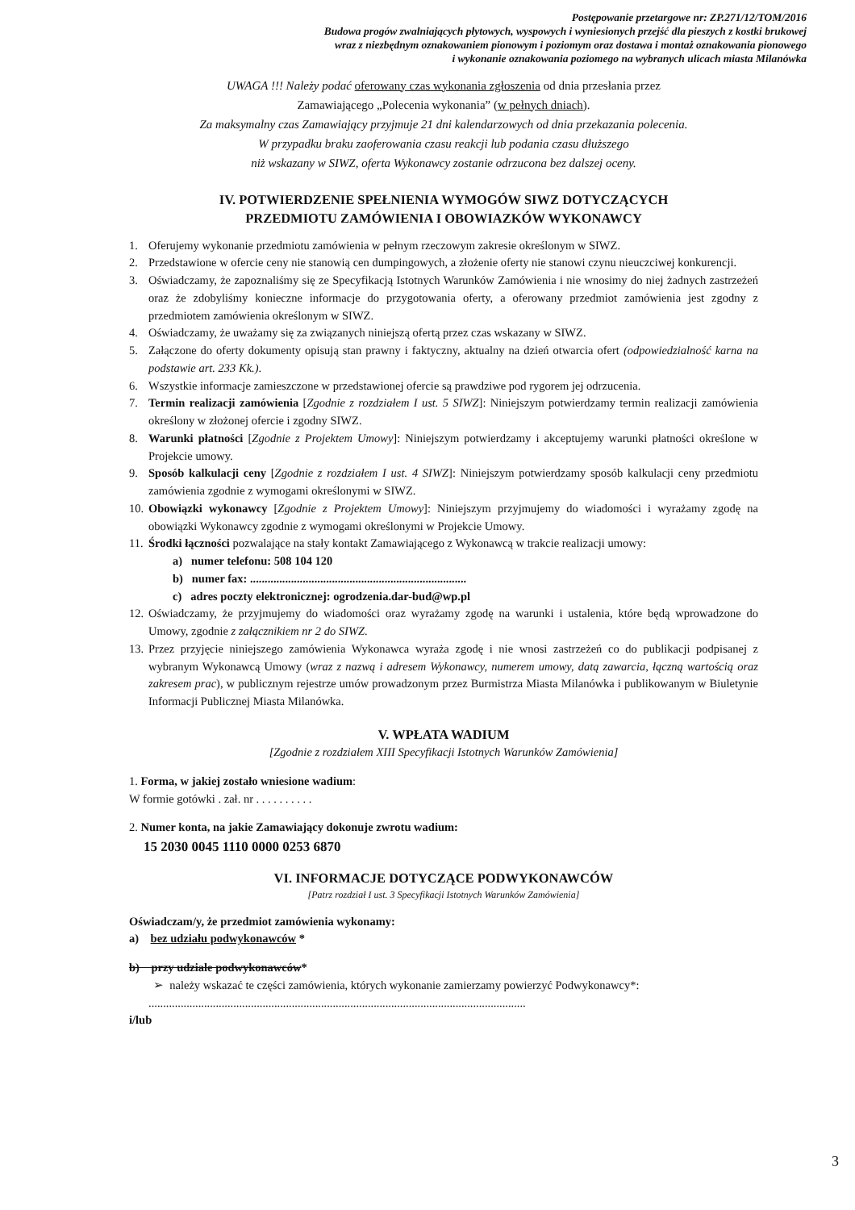Postępowanie przetargowe nr: ZP.271/12/TOM/2016
Budowa progów zwalniających płytowych, wyspowych i wyniesionych przejść dla pieszych z kostki brukowej
wraz z niezbędnym oznakowaniem pionowym i poziomym oraz dostawa i montaż oznakowania pionowego
i wykonanie oznakowania poziomego na wybranych ulicach miasta Milanówka
UWAGA !!! Należy podać oferowany czas wykonania zgłoszenia od dnia przesłania przez
Zamawiającego „Polecenia wykonania” (w pełnych dniach).
Za maksymalny czas Zamawiający przyjmuje 21 dni kalendarzowych od dnia przekazania polecenia.
W przypadku braku zaoferowania czasu reakcji lub podania czasu dłuższego
niż wskazany w SIWZ, oferta Wykonawcy zostanie odrzucona bez dalszej oceny.
IV. POTWIERDZENIE SPEŁNIENIA WYMOGÓW SIWZ DOTYCZĄCYCH
PRZEDMIOTU ZAMÓWIENIA I OBOWIAZKÓW WYKONAWCY
1. Oferujemy wykonanie przedmiotu zamówienia w pełnym rzeczowym zakresie określonym w SIWZ.
2. Przedstawione w ofercie ceny nie stanowią cen dumpingowych, a złożenie oferty nie stanowi czynu nieuczciwej konkurencji.
3. Oświadczamy, że zapoznaliśmy się ze Specyfikacją Istotnych Warunków Zamówienia i nie wnosimy do niej żadnych zastrzeżeń oraz że zdobyliśmy konieczne informacje do przygotowania oferty, a oferowany przedmiot zamówienia jest zgodny z przedmiotem zamówienia określonym w SIWZ.
4. Oświadczamy, że uważamy się za związanych niniejszą ofertą przez czas wskazany w SIWZ.
5. Załączone do oferty dokumenty opisują stan prawny i faktyczny, aktualny na dzień otwarcia ofert (odpowiedzialność karna na podstawie art. 233 Kk.).
6. Wszystkie informacje zamieszczone w przedstawionej ofercie są prawdziwe pod rygorem jej odrzucenia.
7. Termin realizacji zamówienia [Zgodnie z rozdziałem I ust. 5 SIWZ]: Niniejszym potwierdzamy termin realizacji zamówienia określony w złożonej ofercie i zgodny SIWZ.
8. Warunki płatności [Zgodnie z Projektem Umowy]: Niniejszym potwierdzamy i akceptujemy warunki płatności określone w Projekcie umowy.
9. Sposób kalkulacji ceny [Zgodnie z rozdziałem I ust. 4 SIWZ]: Niniejszym potwierdzamy sposób kalkulacji ceny przedmiotu zamówienia zgodnie z wymogami określonymi w SIWZ.
10. Obowiązki wykonawcy [Zgodnie z Projektem Umowy]: Niniejszym przyjmujemy do wiadomości i wyrażamy zgodę na obowiązki Wykonawcy zgodnie z wymogami określonymi w Projekcie Umowy.
11. Środki łączności pozwalające na stały kontakt Zamawiającego z Wykonawcą w trakcie realizacji umowy:
a) numer telefonu: 508 104 120
b) numer fax: ..........................................................................
c) adres poczty elektronicznej: ogrodzenia.dar-bud@wp.pl
12. Oświadczamy, że przyjmujemy do wiadomości oraz wyrażamy zgodę na warunki i ustalenia, które będą wprowadzone do Umowy, zgodnie z załącznikiem nr 2 do SIWZ.
13. Przez przyjęcie niniejszego zamówienia Wykonawca wyraża zgodę i nie wnosi zastrzeżeń co do publikacji podpisanej z wybranym Wykonawcą Umowy (wraz z nazwą i adresem Wykonawcy, numerem umowy, datą zawarcia, łączną wartością oraz zakresem prac), w publicznym rejestrze umów prowadzonym przez Burmistrza Miasta Milanówka i publikowanym w Biuletynie Informacji Publicznej Miasta Milanówka.
V. WPŁATA WADIUM
[Zgodnie z rozdziałem XIII Specyfikacji Istotnych Warunków Zamówienia]
1. Forma, w jakiej zostało wniesione wadium:
W formie gotówki . zał. nr . . . . . . . . . .
2. Numer konta, na jakie Zamawiający dokonuje zwrotu wadium:
15 2030 0045 1110 0000 0253 6870
VI. INFORMACJE DOTYCZĄCE PODWYKONAWCÓW
[Patrz rozdział I ust. 3 Specyfikacji Istotnych Warunków Zamówienia]
Oświadczam/y, że przedmiot zamówienia wykonamy:
a) bez udziału podwykonawców *
b) przy udziale podwykonawców*
➢ należy wskazać te części zamówienia, których wykonanie zamierzamy powierzyć Podwykonawcy*:
.................................................................................................................................
i/lub
3